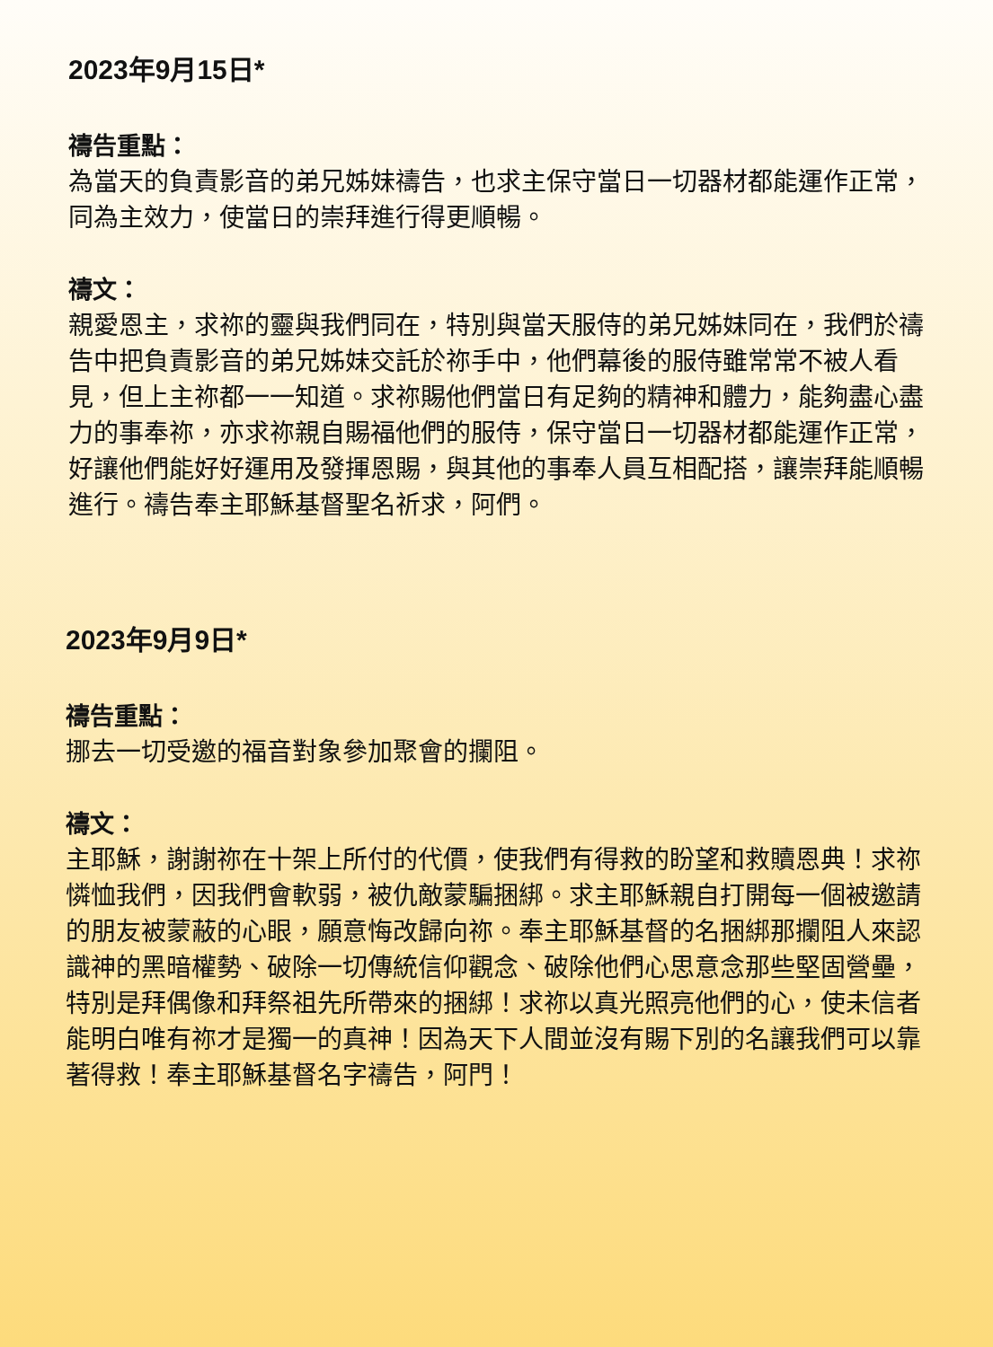2023年9月15日*
禱告重點：
為當天的負責影音的弟兄姊妹禱告，也求主保守當日一切器材都能運作正常，同為主效力，使當日的崇拜進行得更順暢。
禱文：
親愛恩主，求祢的靈與我們同在，特別與當天服侍的弟兄姊妹同在，我們於禱告中把負責影音的弟兄姊妹交託於祢手中，他們幕後的服侍雖常常不被人看見，但上主祢都一一知道。求祢賜他們當日有足夠的精神和體力，能夠盡心盡力的事奉祢，亦求祢親自賜福他們的服侍，保守當日一切器材都能運作正常，好讓他們能好好運用及發揮恩賜，與其他的事奉人員互相配搭，讓崇拜能順暢進行。禱告奉主耶穌基督聖名祈求，阿們。
2023年9月9日*
禱告重點：
挪去一切受邀的福音對象參加聚會的攔阻。
禱文：
主耶穌，謝謝祢在十架上所付的代價，使我們有得救的盼望和救贖恩典！求祢憐恤我們，因我們會軟弱，被仇敵蒙騙捆綁。求主耶穌親自打開每一個被邀請的朋友被蒙蔽的心眼，願意悔改歸向祢。奉主耶穌基督的名捆綁那攔阻人來認識神的黑暗權勢、破除一切傳統信仰觀念、破除他們心思意念那些堅固營壘，特別是拜偶像和拜祭祖先所帶來的捆綁！求祢以真光照亮他們的心，使未信者能明白唯有祢才是獨一的真神！因為天下人間並沒有賜下別的名讓我們可以靠著得救！奉主耶穌基督名字禱告，阿門！